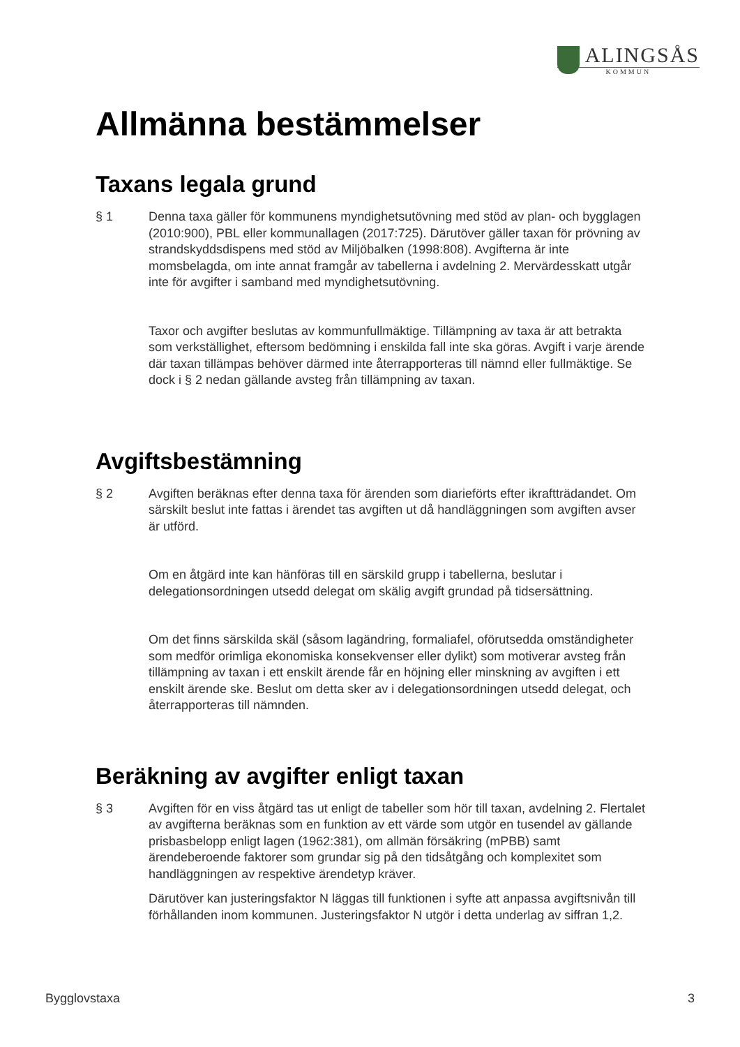ALINGSÅS
KOMMUN
Allmänna bestämmelser
Taxans legala grund
§ 1 Denna taxa gäller för kommunens myndighetsutövning med stöd av plan- och bygglagen (2010:900), PBL eller kommunallagen (2017:725). Därutöver gäller taxan för prövning av strandskyddsdispens med stöd av Miljöbalken (1998:808). Avgifterna är inte momsbelagda, om inte annat framgår av tabellerna i avdelning 2. Mervärdesskatt utgår inte för avgifter i samband med myndighetsutövning.
Taxor och avgifter beslutas av kommunfullmäktige. Tillämpning av taxa är att betrakta som verkställighet, eftersom bedömning i enskilda fall inte ska göras. Avgift i varje ärende där taxan tillämpas behöver därmed inte återrapporteras till nämnd eller fullmäktige. Se dock i § 2 nedan gällande avsteg från tillämpning av taxan.
Avgiftsbestämning
§ 2 Avgiften beräknas efter denna taxa för ärenden som diarieförts efter ikraftträdandet. Om särskilt beslut inte fattas i ärendet tas avgiften ut då handläggningen som avgiften avser är utförd.
Om en åtgärd inte kan hänföras till en särskild grupp i tabellerna, beslutar i delegationsordningen utsedd delegat om skälig avgift grundad på tidsersättning.
Om det finns särskilda skäl (såsom lagändring, formaliafel, oförutsedda omständigheter som medför orimliga ekonomiska konsekvenser eller dylikt) som motiverar avsteg från tillämpning av taxan i ett enskilt ärende får en höjning eller minskning av avgiften i ett enskilt ärende ske. Beslut om detta sker av i delegationsordningen utsedd delegat, och återrapporteras till nämnden.
Beräkning av avgifter enligt taxan
§ 3 Avgiften för en viss åtgärd tas ut enligt de tabeller som hör till taxan, avdelning 2. Flertalet av avgifterna beräknas som en funktion av ett värde som utgör en tusendel av gällande prisbasbelopp enligt lagen (1962:381), om allmän försäkring (mPBB) samt ärendeberoende faktorer som grundar sig på den tidsåtgång och komplexitet som handläggningen av respektive ärendetyp kräver.
Därutöver kan justeringsfaktor N läggas till funktionen i syfte att anpassa avgiftsnivån till förhållanden inom kommunen. Justeringsfaktor N utgör i detta underlag av siffran 1,2.
Bygglovstaxa 3